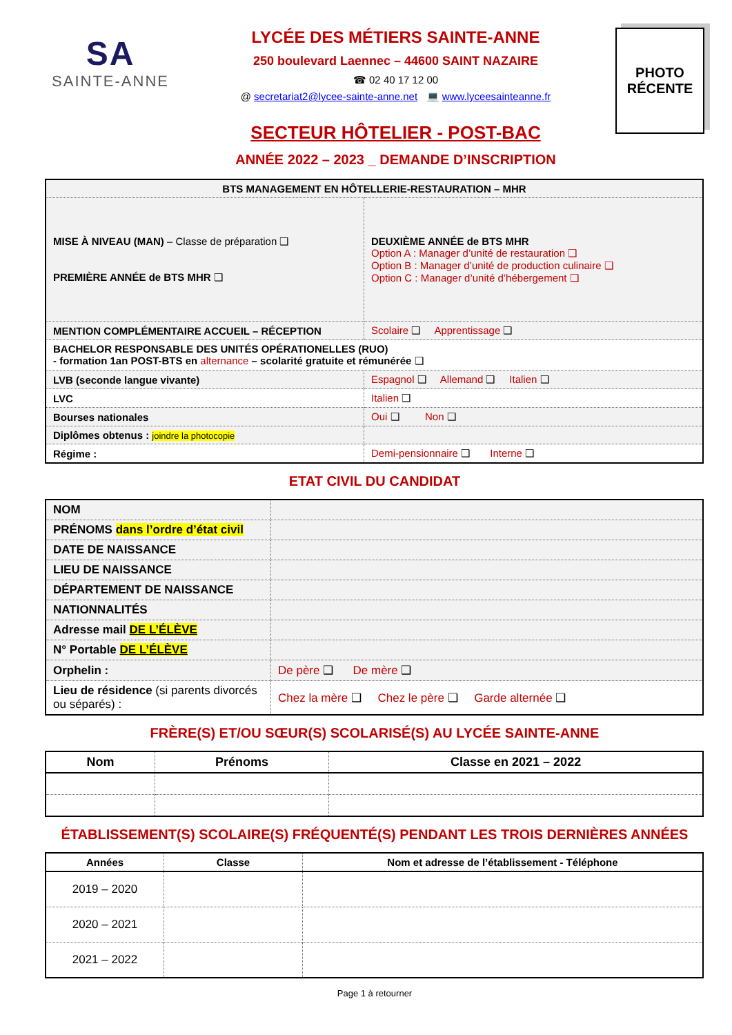SA
SAINTE-ANNE
LYCÉE DES MÉTIERS SAINTE-ANNE
250 boulevard Laennec – 44600 SAINT NAZAIRE
☎ 02 40 17 12 00
@ secretariat2@lycee-sainte-anne.net 💻 www.lyceesainteanne.fr
SECTEUR HÔTELIER - POST-BAC
ANNÉE 2022 – 2023 _ DEMANDE D’INSCRIPTION
PHOTO
RÉCENTE
| BTS MANAGEMENT EN HÔTELLERIE-RESTAURATION – MHR | |
| MISE À NIVEAU (MAN) – Classe de préparation ❑ PREMIÈRE ANNÉE de BTS MHR ❑ | DEUXIÈME ANNÉE de BTS MHR Option A : Manager d’unité de restauration ❑ Option B : Manager d’unité de production culinaire ❑ Option C : Manager d’unité d’hébergement ❑ |
| MENTION COMPLÉMENTAIRE ACCUEIL – RÉCEPTION | Scolaire ❑ Apprentissage ❑ |
| BACHELOR RESPONSABLE DES UNITÉS OPÉRATIONELLES (RUO) - formation 1an POST-BTS en alternance – scolarité gratuite et rémunérée ❑ | |
| LVB (seconde langue vivante) | Espagnol ❑ Allemand ❑ Italien ❑ |
| LVC | Italien ❑ |
| Bourses nationales | Oui ❑ Non ❑ |
| Diplômes obtenus : joindre la photocopie | |
| Régime : | Demi-pensionnaire ❑ Interne ❑ |
ETAT CIVIL DU CANDIDAT
| NOM | |
| PRÉNOMS dans l’ordre d’état civil | |
| DATE DE NAISSANCE | |
| LIEU DE NAISSANCE | |
| DÉPARTEMENT DE NAISSANCE | |
| NATIONNALITÉS | |
| Adresse mail DE L’ÉLÈVE | |
| N° Portable DE L’ÉLÈVE | |
| Orphelin : | De père ❑ De mère ❑ |
| Lieu de résidence (si parents divorcés ou séparés) : | Chez la mère ❑ Chez le père ❑ Garde alternée ❑ |
FRÈRE(S) ET/OU SŒUR(S) SCOLARISÉ(S) AU LYCÉE SAINTE-ANNE
| Nom | Prénoms | Classe en 2021 – 2022 |
| --- | --- | --- |
ÉTABLISSEMENT(S) SCOLAIRE(S) FRÉQUENTÉ(S) PENDANT LES TROIS DERNIÈRES ANNÉES
| Années | Classe | Nom et adresse de l’établissement - Téléphone |
| --- | --- | --- |
| 2019 – 2020 | | |
| 2020 – 2021 | | |
| 2021 – 2022 | | |
Page 1 à retourner